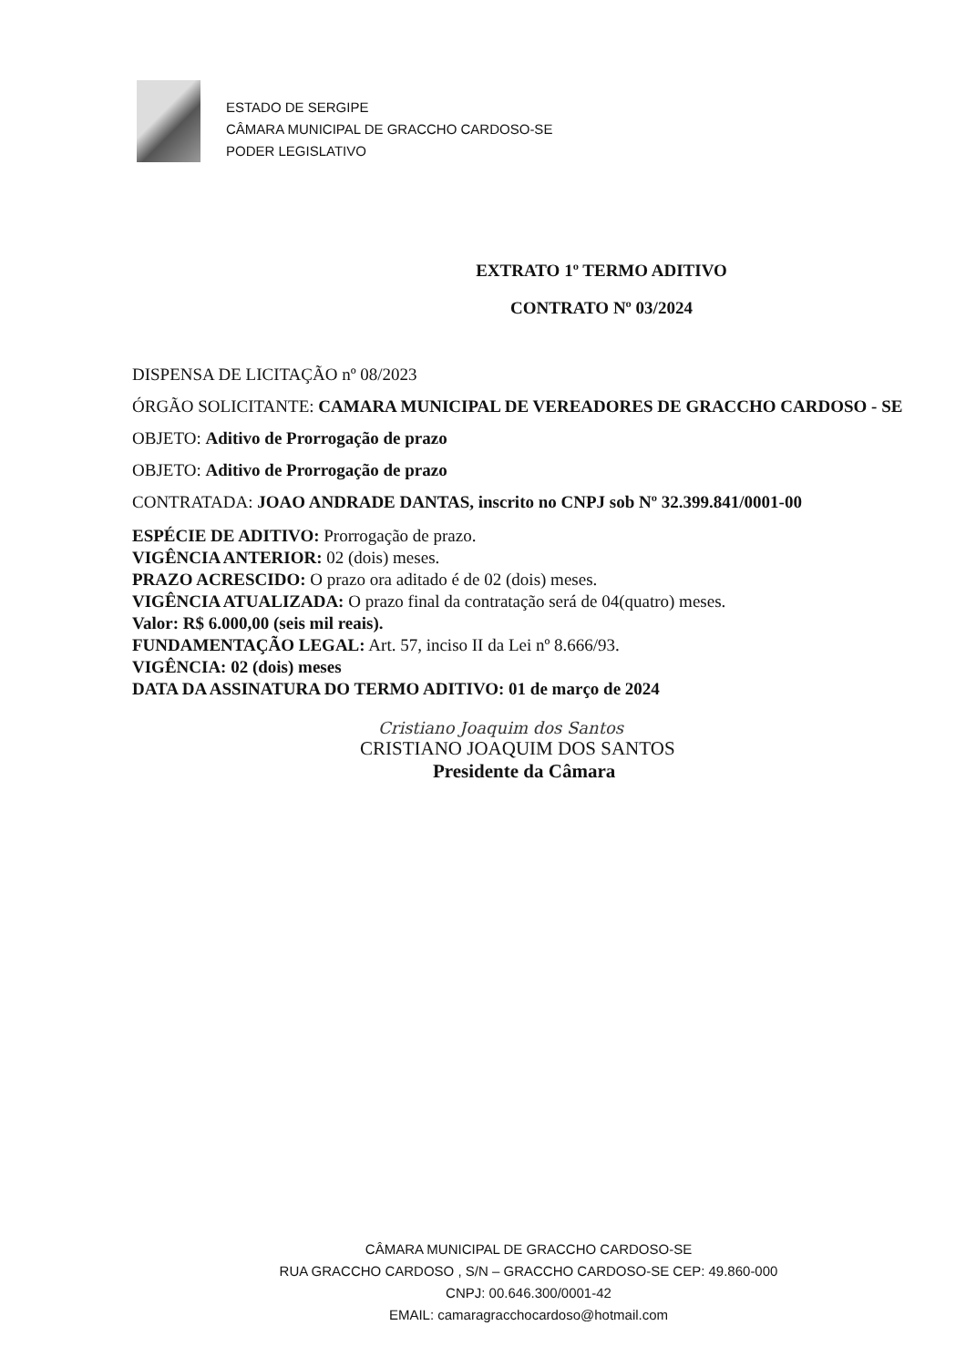ESTADO DE SERGIPE
CÂMARA MUNICIPAL DE GRACCHO CARDOSO-SE
PODER LEGISLATIVO
EXTRATO 1º TERMO ADITIVO
CONTRATO Nº 03/2024
DISPENSA DE LICITAÇÃO nº 08/2023
ÓRGÃO SOLICITANTE: CAMARA MUNICIPAL DE VEREADORES DE GRACCHO CARDOSO - SE
OBJETO: Aditivo de Prorrogação de prazo
OBJETO: Aditivo de Prorrogação de prazo
CONTRATADA: JOAO ANDRADE DANTAS, inscrito no CNPJ sob Nº 32.399.841/0001-00
ESPÉCIE DE ADITIVO: Prorrogação de prazo.
VIGÊNCIA ANTERIOR: 02 (dois) meses.
PRAZO ACRESCIDO: O prazo ora aditado é de 02 (dois) meses.
VIGÊNCIA ATUALIZADA: O prazo final da contratação será de 04(quatro) meses.
Valor: R$ 6.000,00 (seis mil reais).
FUNDAMENTAÇÃO LEGAL: Art. 57, inciso II da Lei nº 8.666/93.
VIGÊNCIA: 02 (dois) meses
DATA DA ASSINATURA DO TERMO ADITIVO: 01 de março de 2024
Cristiano Joaquim dos Santos
CRISTIANO JOAQUIM DOS SANTOS
Presidente da Câmara
CÂMARA MUNICIPAL DE GRACCHO CARDOSO-SE
RUA GRACCHO CARDOSO , S/N – GRACCHO CARDOSO-SE CEP: 49.860-000
CNPJ: 00.646.300/0001-42
EMAIL: camaragracchocardoso@hotmail.com